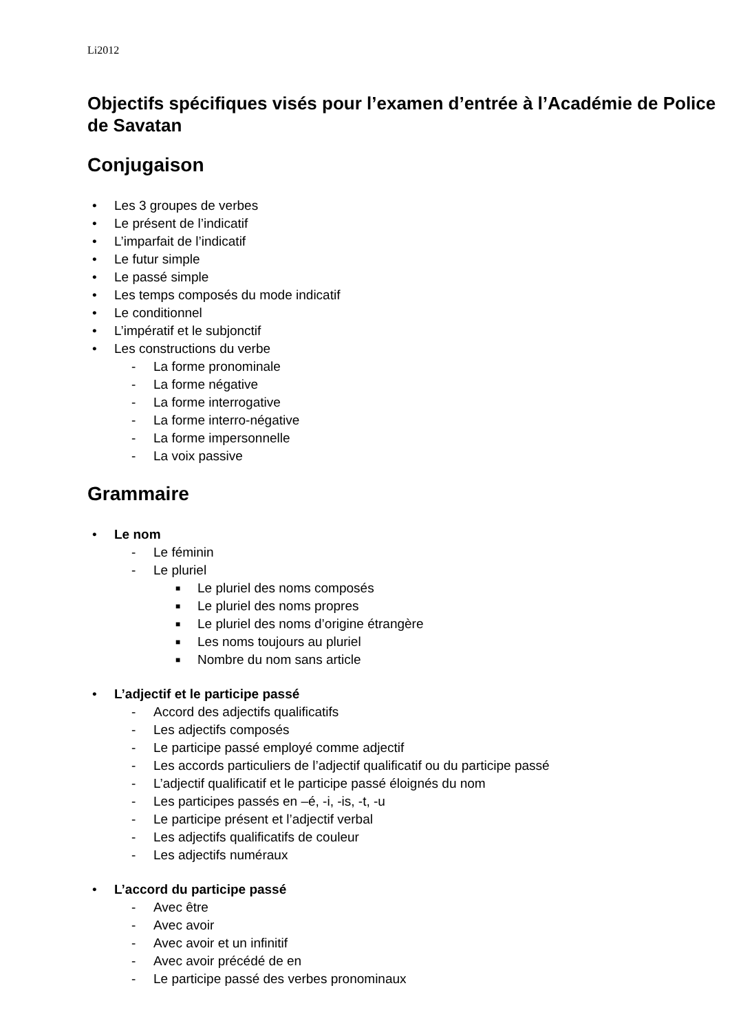Li2012
Objectifs spécifiques visés pour l’examen d’entrée à l’Académie de Police de Savatan
Conjugaison
• Les 3 groupes de verbes
• Le présent de l’indicatif
• L’imparfait de l’indicatif
• Le futur simple
• Le passé simple
• Les temps composés du mode indicatif
• Le conditionnel
• L’impératif et le subjonctif
• Les constructions du verbe
- La forme pronominale
- La forme négative
- La forme interrogative
- La forme interro-négative
- La forme impersonnelle
- La voix passive
Grammaire
• Le nom
- Le féminin
- Le pluriel
■ Le pluriel des noms composés
■ Le pluriel des noms propres
■ Le pluriel des noms d’origine étrangère
■ Les noms toujours au pluriel
■ Nombre du nom sans article
• L’adjectif et le participe passé
- Accord des adjectifs qualificatifs
- Les adjectifs composés
- Le participe passé employé comme adjectif
- Les accords particuliers de l’adjectif qualificatif ou du participe passé
- L’adjectif qualificatif et le participe passé éloignés du nom
- Les participes passés en –é, -i, -is, -t, -u
- Le participe présent et l’adjectif verbal
- Les adjectifs qualificatifs de couleur
- Les adjectifs numéraux
• L’accord du participe passé
- Avec être
- Avec avoir
- Avec avoir et un infinitif
- Avec avoir précédé de en
- Le participe passé des verbes pronominaux